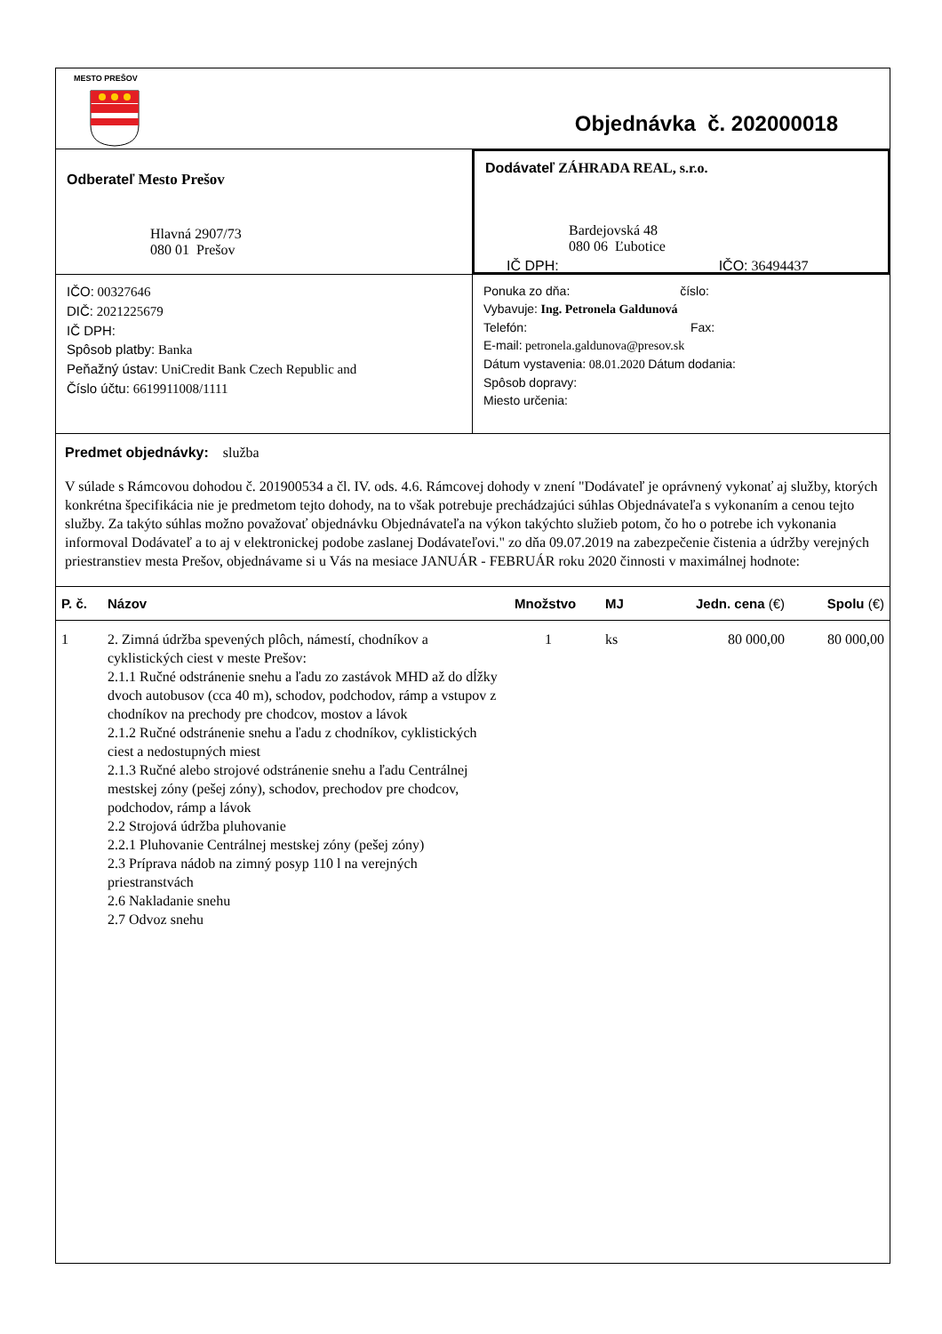MESTO PREŠOV
Objednávka č. 202000018
Odberateľ Mesto Prešov
Hlavná 2907/73
080 01 Prešov
Dodávateľ ZÁHRADA REAL, s.r.o.
Bardejovská 48
080 06 Ľubotice
IČ DPH: IČO: 36494437
IČO: 00327646
DIČ: 2021225679
IČ DPH:
Spôsob platby: Banka
Peňažný ústav: UniCredit Bank Czech Republic and
Číslo účtu: 6619911008/1111
Ponuka zo dňa: číslo:
Vybavuje: Ing. Petronela Galdunová
Telefón: Fax:
E-mail: petronela.galdunova@presov.sk
Dátum vystavenia: 08.01.2020 Dátum dodania:
Spôsob dopravy:
Miesto určenia:
Predmet objednávky: služba
V súlade s Rámcovou dohodou č. 201900534 a čl. IV. ods. 4.6. Rámcovej dohody v znení "Dodávateľ je oprávnený vykonať aj služby, ktorých konkrétna špecifikácia nie je predmetom tejto dohody, na to však potrebuje prechádzajúci súhlas Objednávateľa s vykonaním a cenou tejto služby. Za takýto súhlas možno považovať objednávku Objednávateľa na výkon takýchto služieb potom, čo ho o potrebe ich vykonania informoval Dodávateľ a to aj v elektronickej podobe zaslanej Dodávateľovi." zo dňa 09.07.2019 na zabezpečenie čistenia a údržby verejných priestranstiev mesta Prešov, objednávame si u Vás na mesiace JANUÁR - FEBRUÁR roku 2020 činnosti v maximálnej hodnote:
| P. č. | Názov | Množstvo | MJ | Jedn. cena (€) | Spolu (€) |
| --- | --- | --- | --- | --- | --- |
| 1 | 2. Zimná údržba spevených plôch, námestí, chodníkov a cyklistických ciest v meste Prešov: 2.1.1 Ručné odstránenie snehu a ľadu zo zastávok MHD až do dĺžky dvoch autobusov (cca 40 m), schodov, podchodov, rámp a vstupov z chodníkov na prechody pre chodcov, mostov a lávok 2.1.2 Ručné odstránenie snehu a ľadu z chodníkov, cyklistických ciest a nedostupných miest 2.1.3 Ručné alebo strojové odstránenie snehu a ľadu Centrálnej mestskej zóny (pešej zóny), schodov, prechodov pre chodcov, podchodov, rámp a lávok 2.2 Strojová údržba pluhovanie 2.2.1 Pluhovanie Centrálnej mestskej zóny (pešej zóny) 2.3 Príprava nádob na zimný posyp 110 l na verejných priestranstvách 2.6 Nakladanie snehu 2.7 Odvoz snehu | 1 | ks | 80 000,00 | 80 000,00 |